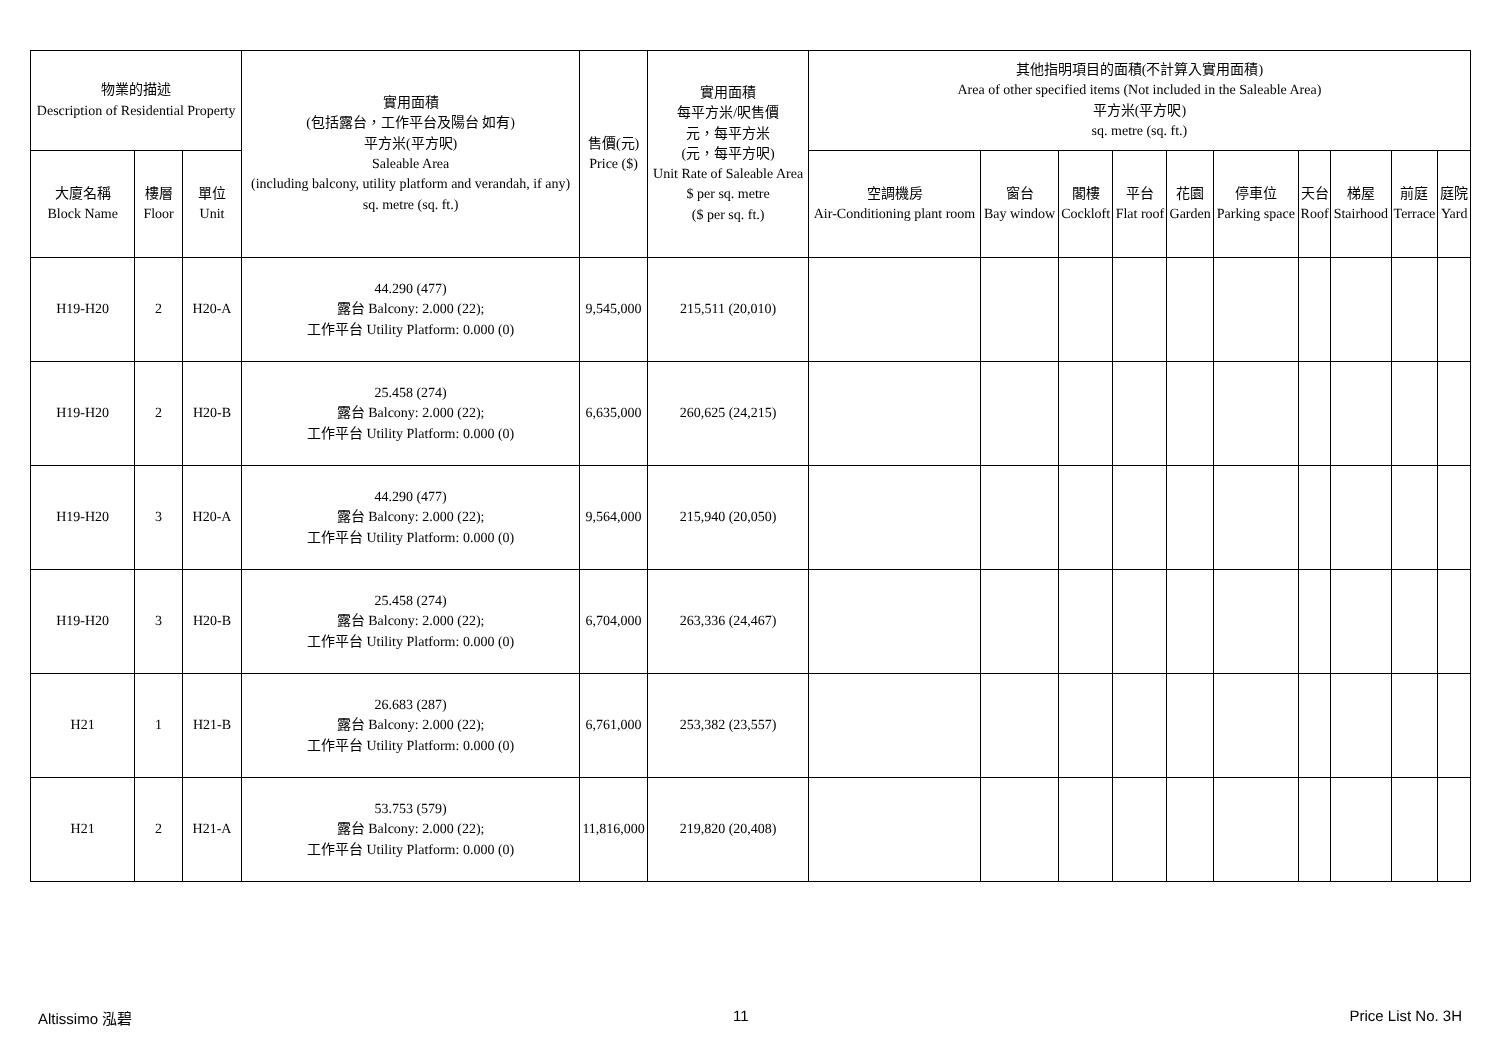| 物業的描述 Description of Residential Property | | | 實用面積 (包括露台，工作平台及陽台 如有) 平方米(平方呎) Saleable Area (including balcony, utility platform and verandah, if any) sq. metre (sq. ft.) | 售價(元) Price ($) | 實用面積 每平方米/呎售價 元，每平方米 (元，每平方呎) Unit Rate of Saleable Area $ per sq. metre ($ per sq. ft.) | 其他指明項目的面積(不計算入實用面積) Area of other specified items (Not included in the Saleable Area) 平方米(平方呎) sq. metre (sq. ft.) | | | | | | | | | |
| --- | --- | --- | --- | --- | --- | --- | --- | --- | --- | --- | --- | --- | --- | --- | --- |
| 大廈名稱 Block Name | 樓層 Floor | 單位 Unit | | | | 空調機房 Air-Conditioning plant room | 窗台 Bay window | 閣樓 Cockloft | 平台 Flat roof | 花園 Garden | 停車位 Parking space | 天台 Roof | 梯屋 Stairhood | 前庭 Terrace | 庭院 Yard |
| H19-H20 | 2 | H20-A | 44.290 (477) 露台 Balcony: 2.000 (22); 工作平台 Utility Platform: 0.000 (0) | 9,545,000 | 215,511 (20,010) | | | | | | | | | | |
| H19-H20 | 2 | H20-B | 25.458 (274) 露台 Balcony: 2.000 (22); 工作平台 Utility Platform: 0.000 (0) | 6,635,000 | 260,625 (24,215) | | | | | | | | | | |
| H19-H20 | 3 | H20-A | 44.290 (477) 露台 Balcony: 2.000 (22); 工作平台 Utility Platform: 0.000 (0) | 9,564,000 | 215,940 (20,050) | | | | | | | | | | |
| H19-H20 | 3 | H20-B | 25.458 (274) 露台 Balcony: 2.000 (22); 工作平台 Utility Platform: 0.000 (0) | 6,704,000 | 263,336 (24,467) | | | | | | | | | | |
| H21 | 1 | H21-B | 26.683 (287) 露台 Balcony: 2.000 (22); 工作平台 Utility Platform: 0.000 (0) | 6,761,000 | 253,382 (23,557) | | | | | | | | | | |
| H21 | 2 | H21-A | 53.753 (579) 露台 Balcony: 2.000 (22); 工作平台 Utility Platform: 0.000 (0) | 11,816,000 | 219,820 (20,408) | | | | | | | | | | |
Altissimo 泓碧 11 Price List No. 3H